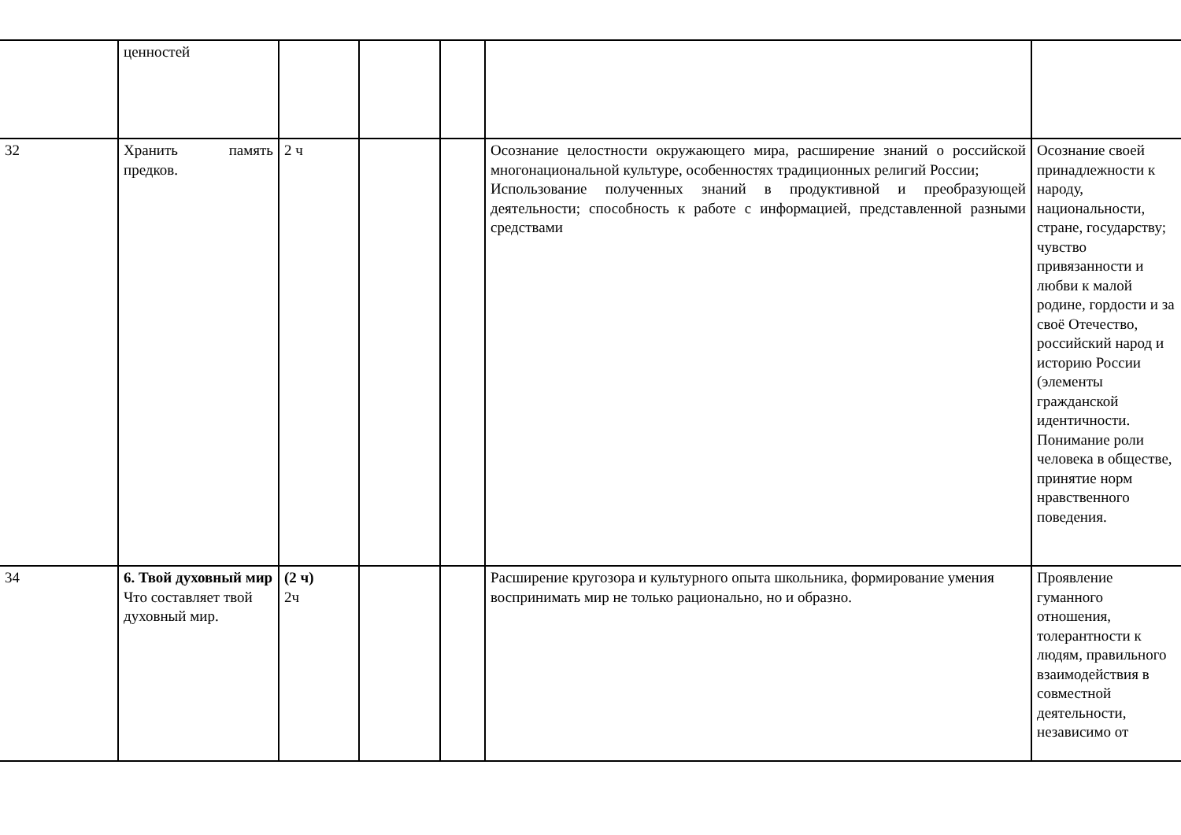| | ценностей | | | | | |
| 32 | Хранить память предков. | 2 ч | | | Осознание целостности окружающего мира, расширение знаний о российской многонациональной культуре, особенностях традиционных религий России; Использование полученных знаний в продуктивной и преобразующей деятельности; способность к работе с информацией, представленной разными средствами | Осознание своей принадлежности к народу, национальности, стране, государству; чувство привязанности и любви к малой родине, гордости и за своё Отечество, российский народ и историю России (элементы гражданской идентичности. Понимание роли человека в обществе, принятие норм нравственного поведения. |
| 34 | 6. Твой духовный мир Что составляет твой духовный мир. | (2 ч) 2ч | | | Расширение кругозора и культурного опыта школьника, формирование умения воспринимать мир не только рационально, но и образно. | Проявление гуманного отношения, толерантности к людям, правильного взаимодействия в совместной деятельности, независимо от |